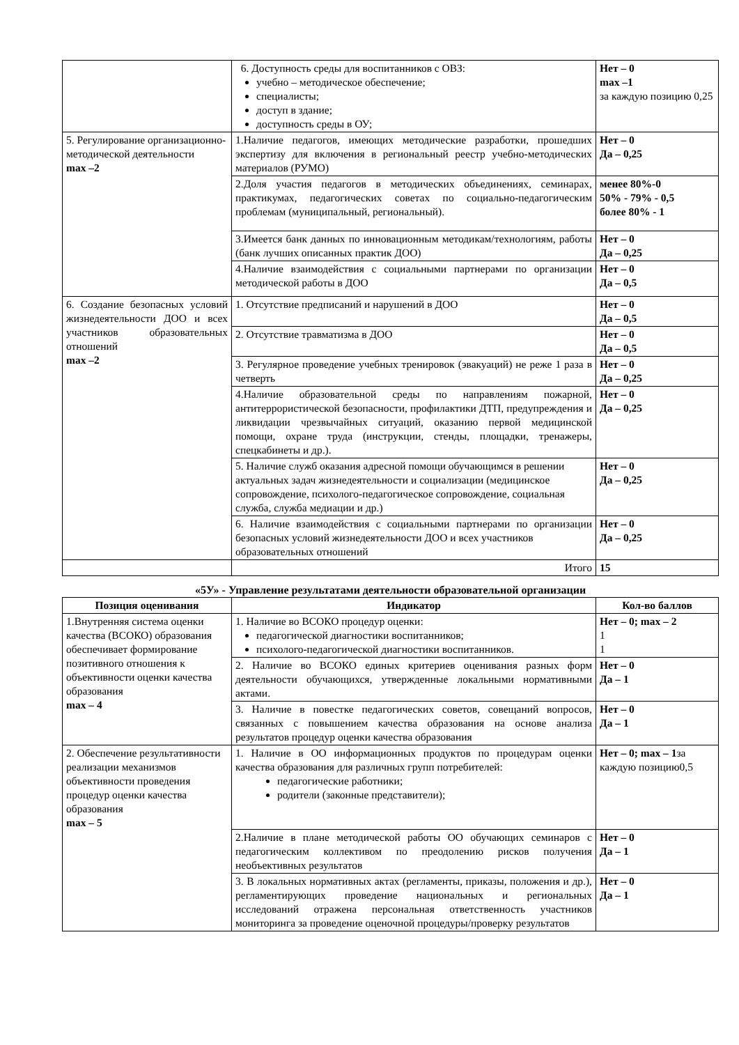| | 6. Доступность среды для воспитанников с ОВЗ: учебно – методическое обеспечение; специалисты; доступ в здание; доступность среды в ОУ; | Нет – 0 max –1 за каждую позицию 0,25 |
| 5. Регулирование организационно-методической деятельности max –2 | 1.Наличие педагогов, имеющих методические разработки, прошедших экспертизу для включения в региональный реестр учебно-методических материалов (РУМО) | Нет – 0 Да – 0,25 |
| | 2.Доля участия педагогов в методических объединениях, семинарах, практикумах, педагогических советах по социально-педагогическим проблемам (муниципальный, региональный). | менее 80%-0 50% - 79% - 0,5 более 80% - 1 |
| | 3.Имеется банк данных по инновационным методикам/технологиям, работы (банк лучших описанных практик ДОО) | Нет – 0 Да – 0,25 |
| | 4.Наличие взаимодействия с социальными партнерами по организации методической работы в ДОО | Нет – 0 Да – 0,5 |
| 6. Создание безопасных условий жизнедеятельности ДОО и всех участников образовательных отношений max –2 | 1. Отсутствие предписаний и нарушений в ДОО | Нет – 0 Да – 0,5 |
| | 2. Отсутствие травматизма в ДОО | Нет – 0 Да – 0,5 |
| | 3. Регулярное проведение учебных тренировок (эвакуаций) не реже 1 раза в четверть | Нет – 0 Да – 0,25 |
| | 4.Наличие образовательной среды по направлениям пожарной, антитеррористической безопасности, профилактики ДТП, предупреждения и ликвидации чрезвычайных ситуаций, оказанию первой медицинской помощи, охране труда (инструкции, стенды, площадки, тренажеры, спецкабинеты и др.). | Нет – 0 Да – 0,25 |
| | 5. Наличие служб оказания адресной помощи обучающимся в решении актуальных задач жизнедеятельности и социализации (медицинское сопровождение, психолого-педагогическое сопровождение, социальная служба, служба медиации и др.) | Нет – 0 Да – 0,25 |
| | 6. Наличие взаимодействия с социальными партнерами по организации безопасных условий жизнедеятельности ДОО и всех участников образовательных отношений | Нет – 0 Да – 0,25 |
| | Итого | 15 |
«5У» - Управление результатами деятельности образовательной организации
| Позиция оценивания | Индикатор | Кол-во баллов |
| --- | --- | --- |
| 1.Внутренняя система оценки качества (ВСОКО) образования обеспечивает формирование позитивного отношения к объективности оценки качества образования max – 4 | 1. Наличие во ВСОКО процедур оценки: педагогической диагностики воспитанников; психолого-педагогической диагностики воспитанников. | Нет – 0; max – 2 1 1 |
| | 2. Наличие во ВСОКО единых критериев оценивания разных форм деятельности обучающихся, утвержденные локальными нормативными актами. | Нет – 0 Да – 1 |
| | 3. Наличие в повестке педагогических советов, совещаний вопросов, связанных с повышением качества образования на основе анализа результатов процедур оценки качества образования | Нет – 0 Да – 1 |
| 2. Обеспечение результативности реализации механизмов объективности проведения процедур оценки качества образования max – 5 | 1. Наличие в ОО информационных продуктов по процедурам оценки качества образования для различных групп потребителей: педагогические работники; родители (законные представители); | Нет – 0; max – 1 за каждую позицию0,5 |
| | 2.Наличие в плане методической работы ОО обучающих семинаров с педагогическим коллективом по преодолению рисков получения необъективных результатов | Нет – 0 Да – 1 |
| | 3. В локальных нормативных актах (регламенты, приказы, положения и др.), регламентирующих проведение национальных и региональных исследований отражена персональная ответственность участников мониторинга за проведение оценочной процедуры/проверку результатов | Нет – 0 Да – 1 |